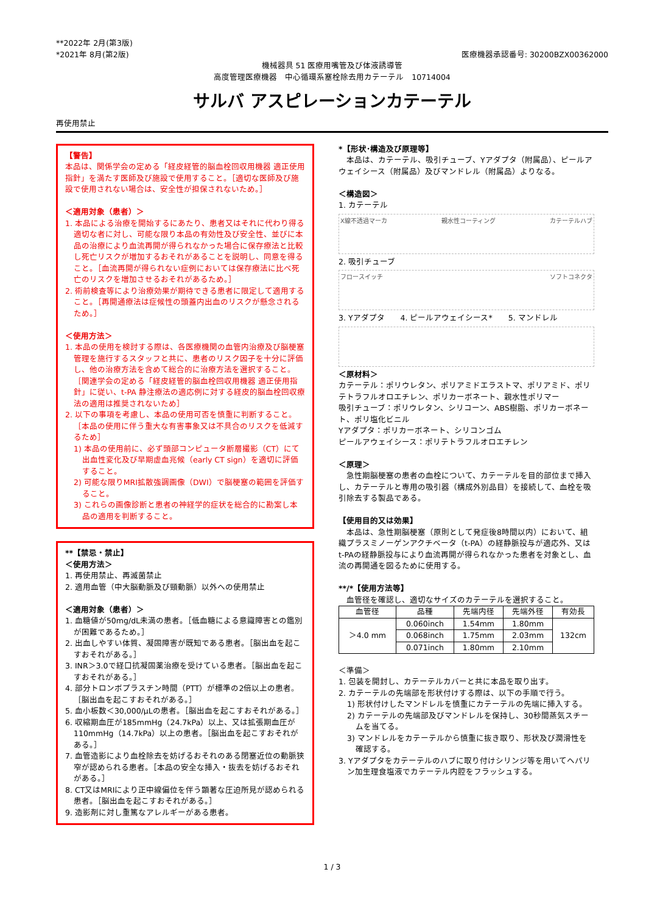**2022年 2月(第3版)
*2021年 8月(第2版)
医療機器承認番号: 30200BZX00362000
機械器具 51 医療用嘴管及び体液誘導管
高度管理医療機器　中心循環系塞栓除去用カテーテル　10714004
サルバ アスピレーションカテーテル
再使用禁止
【警告】
本品は、関係学会の定める「経皮経管的脳血栓回収用機器 適正使用指針」を満たす医師及び施設で使用すること。［適切な医師及び施設で使用されない場合は、安全性が担保されないため。］
＜適用対象（患者）＞
1. 本品による治療を開始するにあたり、患者又はそれに代わり得る適切な者に対し、可能な限り本品の有効性及び安全性、並びに本品の治療により血流再開が得られなかった場合に保存療法と比較し死亡リスクが増加するおそれがあることを説明し、同意を得ること。［血流再開が得られない症例においては保存療法に比べ死亡のリスクを増加させるおそれがあるため。］
2. 術前検査等により治療効果が期待できる患者に限定して適用すること。［再開通療法は症候性の頭蓋内出血のリスクが懸念されるため。］
＜使用方法＞
1. 本品の使用を検討する際は、各医療機関の血管内治療及び脳梗塞管理を施行するスタッフと共に、患者のリスク因子を十分に評価し、他の治療方法を含めて総合的に治療方法を選択すること。［関連学会の定める「経皮経管的脳血栓回収用機器 適正使用指針」に従い、t-PA 静注療法の適応例に対する経皮的脳血栓回収療法の適用は推奨されないため］
2. 以下の事項を考慮し、本品の使用可否を慎重に判断すること。［本品の使用に伴う重大な有害事象又は不具合のリスクを低減するため］
1) 本品の使用前に、必ず頭部コンピュータ断層撮影（CT）にて出血性変化及び早期虚血兆候（early CT sign）を適切に評価すること。
2) 可能な限りMRI拡散強調画像（DWI）で脳梗塞の範囲を評価すること。
3) これらの画像診断と患者の神経学的症状を総合的に勘案し本品の適用を判断すること。
**【禁忌・禁止】
＜使用方法＞
1. 再使用禁止、再滅菌禁止
2. 適用血管（中大脳動脈及び頸動脈）以外への使用禁止
＜適用対象（患者）＞
1. 血糖値が50mg/dL未満の患者。［低血糖による意識障害との鑑別が困難であるため。］
2. 出血しやすい体質、凝固障害が既知である患者。［脳出血を起こすおそれがある。］
3. INR＞3.0で経口抗凝固薬治療を受けている患者。［脳出血を起こすおそれがある。］
4. 部分トロンボプラスチン時間（PTT）が標準の2倍以上の患者。［脳出血を起こすおそれがある。］
5. 血小板数＜30,000/μLの患者。［脳出血を起こすおそれがある。］
6. 収縮期血圧が185mmHg（24.7kPa）以上、又は拡張期血圧が110mmHg（14.7kPa）以上の患者。［脳出血を起こすおそれがある。］
7. 血管造影により血栓除去を妨げるおそれのある閉塞近位の動脈狭窄が認められる患者。［本品の安全な挿入・抜去を妨げるおそれがある。］
8. CT又はMRIにより正中線偏位を伴う顕著な圧迫所見が認められる患者。［脳出血を起こすおそれがある。］
9. 造影剤に対し重篤なアレルギーがある患者。
*【形状･構造及び原理等】
　本品は、カテーテル、吸引チューブ、Yアダプタ（附属品）、ピールアウェイシース（附属品）及びマンドレル（附属品）よりなる。
＜構造図＞
1. カテーテル
X線不透過マーカ 親水性コーティング カテーテルハブ
2. 吸引チューブ
フロースイッチ ソフトコネクタ
3. Yアダプタ　　4. ピールアウェイシース*　　5. マンドレル
＜原材料＞
カテーテル：ポリウレタン、ポリアミドエラストマ、ポリアミド、ポリテトラフルオロエチレン、ポリカーボネート、親水性ポリマー
吸引チューブ：ポリウレタン、シリコーン、ABS樹脂、ポリカーボネート、ポリ塩化ビニル
Yアダプタ：ポリカーボネート、シリコンゴム
ピールアウェイシース：ポリテトラフルオロエチレン
＜原理＞
　急性期脳梗塞の患者の血栓について、カテーテルを目的部位まで挿入し、カテーテルと専用の吸引器（構成外別品目）を接続して、血栓を吸引除去する製品である。
【使用目的又は効果】
　本品は、急性期脳梗塞（原則として発症後8時間以内）において、組織プラスミノーゲンアクチベータ（t-PA）の経静脈投与が適応外、又はt-PAの経静脈投与により血流再開が得られなかった患者を対象とし、血流の再開通を図るために使用する。
**/*【使用方法等】
　血管径を確認し、適切なサイズのカテーテルを選択すること。
| 血管径 | 品種 | 先端内径 | 先端外径 | 有効長 |
| --- | --- | --- | --- | --- |
| ＞4.0 mm | 0.060inch | 1.54mm | 1.80mm | 132cm |
| | 0.068inch | 1.75mm | 2.03mm | |
| | 0.071inch | 1.80mm | 2.10mm | |
＜準備＞
1. 包装を開封し、カテーテルカバーと共に本品を取り出す。
2. カテーテルの先端部を形状付けする際は、以下の手順で行う。
1) 形状付けしたマンドレルを慎重にカテーテルの先端に挿入する。
2) カテーテルの先端部及びマンドレルを保持し、30秒間蒸気スチームを当てる。
3) マンドレルをカテーテルから慎重に抜き取り、形状及び潤滑性を確認する。
3. Yアダプタをカテーテルのハブに取り付けシリンジ等を用いてヘパリン加生理食塩液でカテーテル内腔をフラッシュする。
1 / 3